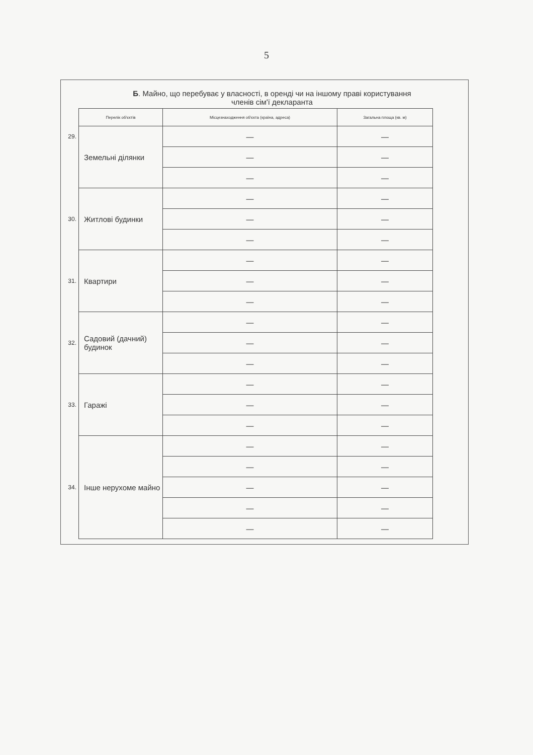5
Б. Майно, що перебуває у власності, в оренді чи на іншому праві користування
членів сім'ї декларанта
| | Перелік об'єктів | Місцезнаходження об'єкта (країна, адреса) | Загальна площа (кв. м) |
| 29. | Земельні ділянки | — | — |
| | | — | — |
| | | — | — |
| | Житлові будинки | — | — |
| 30. | | — | — |
| | | — | — |
| | Квартири | — | — |
| 31. | | — | — |
| | | — | — |
| | Садовий (дачний) будинок | — | — |
| 32. | | — | — |
| | | — | — |
| | Гаражі | — | — |
| 33. | | — | — |
| | | — | — |
| | Інше нерухоме майно | — | — |
| | | — | — |
| 34. | | — | — |
| | | — | — |
| | | — | — |